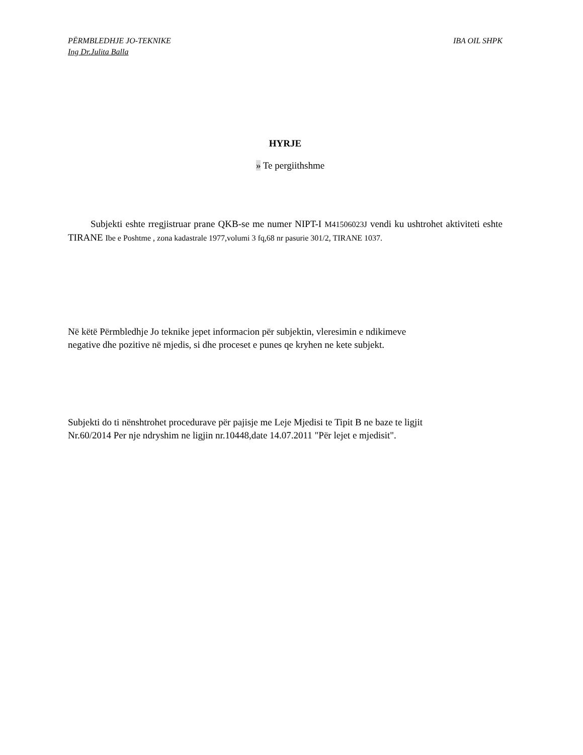PËRMBLEDHJE JO-TEKNIKE
Ing Dr.Julita Balla
IBA OIL SHPK
HYRJE
» Te pergiithshme
Subjekti eshte rregjistruar prane QKB-se me numer NIPT-I M41506023J vendi ku ushtrohet aktiviteti eshte TIRANE Ibe e Poshtme , zona kadastrale 1977,volumi 3 fq,68 nr pasurie 301/2, TIRANE 1037.
Në këtë Përmbledhje Jo teknike jepet informacion për subjektin, vleresimin e ndikimeve
negative dhe pozitive në mjedis, si dhe proceset e punes qe kryhen ne kete subjekt.
Subjekti do ti nënshtrohet procedurave për pajisje me Leje Mjedisi te Tipit B ne baze te ligjit
Nr.60/2014 Per nje ndryshim ne ligjin nr.10448,date 14.07.2011 "Për lejet e mjedisit".